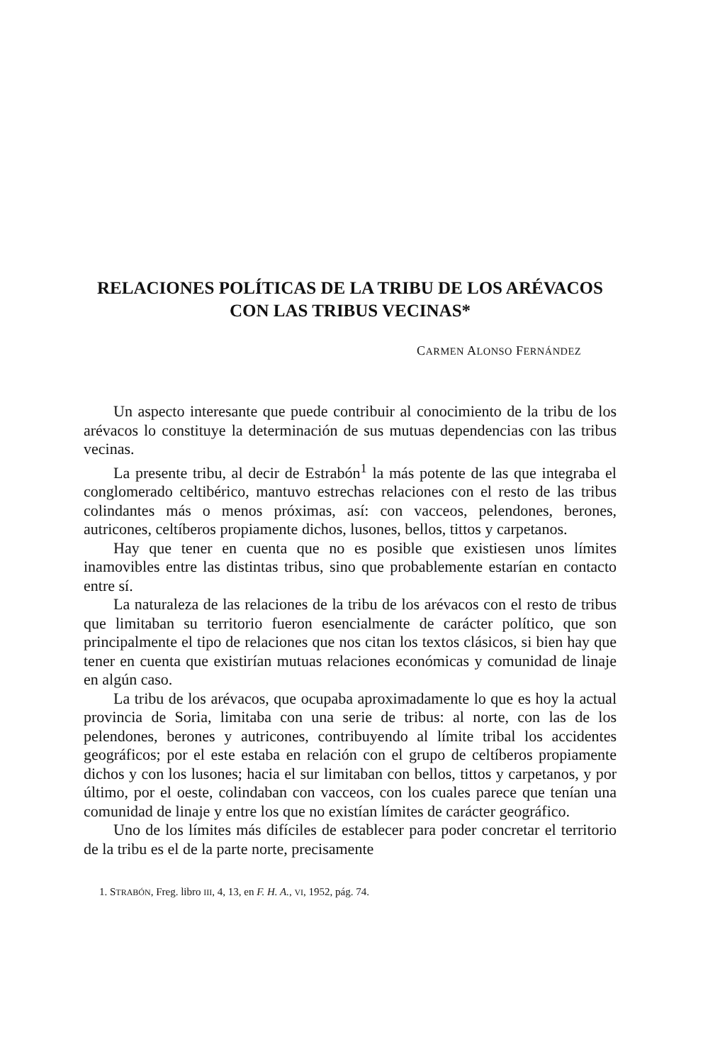RELACIONES POLÍTICAS DE LA TRIBU DE LOS ARÉVACOS
CON LAS TRIBUS VECINAS*
CARMEN ALONSO FERNÁNDEZ
Un aspecto interesante que puede contribuir al conocimiento de la tribu de los arévacos lo constituye la determinación de sus mutuas dependencias con las tribus vecinas.
La presente tribu, al decir de Estrabón<sup>1</sup> la más potente de las que integraba el conglomerado celtibérico, mantuvo estrechas relaciones con el resto de las tribus colindantes más o menos próximas, así: con vacceos, pelendones, berones, autricones, celtíberos propiamente dichos, lusones, bellos, tittos y carpetanos.
Hay que tener en cuenta que no es posible que existiesen unos límites inamovibles entre las distintas tribus, sino que probablemente estarían en contacto entre sí.
La naturaleza de las relaciones de la tribu de los arévacos con el resto de tribus que limitaban su territorio fueron esencialmente de carácter político, que son principalmente el tipo de relaciones que nos citan los textos clásicos, si bien hay que tener en cuenta que existirían mutuas relaciones económicas y comunidad de linaje en algún caso.
La tribu de los arévacos, que ocupaba aproximadamente lo que es hoy la actual provincia de Soria, limitaba con una serie de tribus: al norte, con las de los pelendones, berones y autricones, contribuyendo al límite tribal los accidentes geográficos; por el este estaba en relación con el grupo de celtíberos propiamente dichos y con los lusones; hacia el sur limitaban con bellos, tittos y carpetanos, y por último, por el oeste, colindaban con vacceos, con los cuales parece que tenían una comunidad de linaje y entre los que no existían límites de carácter geográfico.
Uno de los límites más difíciles de establecer para poder concretar el territorio de la tribu es el de la parte norte, precisamente
1. STRABÓN, Freg. libro III, 4, 13, en F. H. A., VI, 1952, pág. 74.